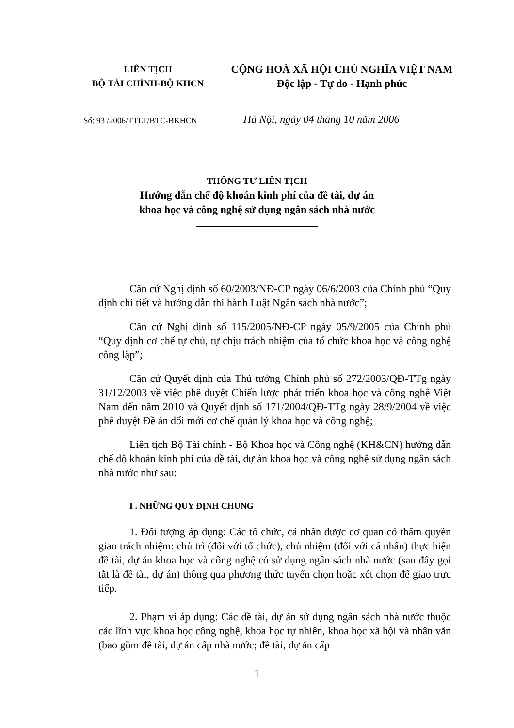LIÊN TỊCH
BỘ TÀI CHÍNH-BỘ KHCN
CỘNG HOÀ XÃ HỘI CHỦ NGHĨA VIỆT NAM
Độc lập - Tự do - Hạnh phúc
Số: 93 /2006/TTLT/BTC-BKHCN
Hà Nội, ngày 04 tháng 10 năm 2006
THÔNG TƯ LIÊN TỊCH
Hướng dẫn chế độ khoán kinh phí của đề tài, dự án
khoa học và công nghệ sử dụng ngân sách nhà nước
Căn cứ Nghị định số 60/2003/NĐ-CP ngày 06/6/2003 của Chính phủ “Quy định chi tiết và hướng dẫn thi hành Luật Ngân sách nhà nước”;
Căn cứ Nghị định số 115/2005/NĐ-CP ngày 05/9/2005 của Chính phủ “Quy định cơ chế tự chủ, tự chịu trách nhiệm của tổ chức khoa học và công nghệ công lập”;
Căn cứ Quyết định của Thủ tướng Chính phủ số 272/2003/QĐ-TTg ngày 31/12/2003 về việc phê duyệt Chiến lược phát triển khoa học và công nghệ Việt Nam đến năm 2010 và Quyết định số 171/2004/QĐ-TTg ngày 28/9/2004 về việc phê duyệt Đề án đổi mới cơ chế quản lý khoa học và công nghệ;
Liên tịch Bộ Tài chính - Bộ Khoa học và Công nghệ (KH&CN) hướng dẫn chế độ khoán kinh phí của đề tài, dự án khoa học và công nghệ sử dụng ngân sách nhà nước như sau:
I . NHỮNG QUY ĐỊNH CHUNG
1. Đối tượng áp dụng: Các tổ chức, cá nhân được cơ quan có thẩm quyền giao trách nhiệm: chủ trì (đối với tổ chức), chủ nhiệm (đối với cá nhân) thực hiện đề tài, dự án khoa học và công nghệ có sử dụng ngân sách nhà nước (sau đây gọi tắt là đề tài, dự án) thông qua phương thức tuyển chọn hoặc xét chọn để giao trực tiếp.
2. Phạm vi áp dụng: Các đề tài, dự án sử dụng ngân sách nhà nước thuộc các lĩnh vực khoa học công nghệ, khoa học tự nhiên, khoa học xã hội và nhân văn (bao gồm đề tài, dự án cấp nhà nước; đề tài, dự án cấp
1